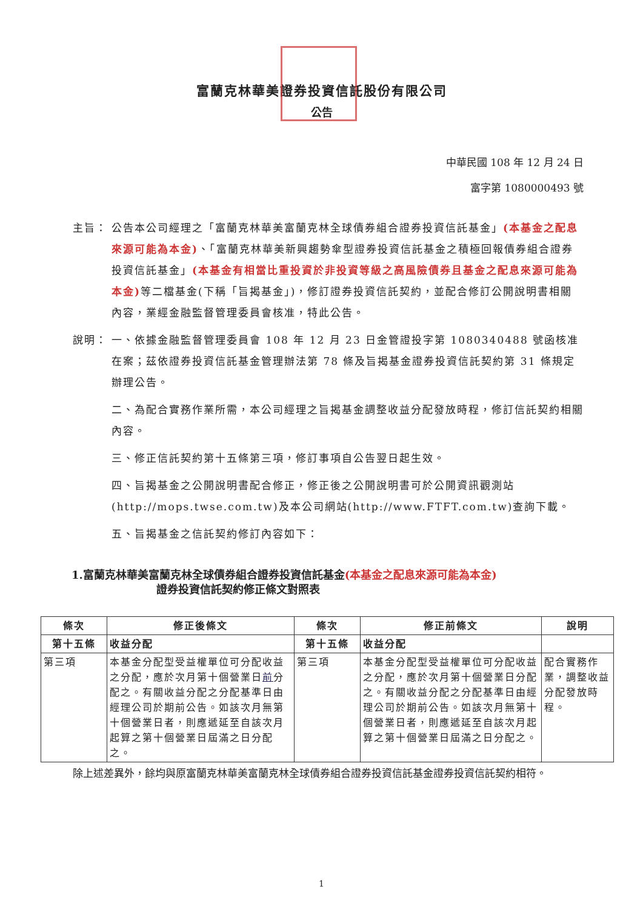富蘭克林華美證券投資信託股份有限公司
公告
中華民國 108 年 12 月 24 日
富字第 1080000493 號
主旨： 公告本公司經理之「富蘭克林華美富蘭克林全球債券組合證券投資信託基金」(本基金之配息來源可能為本金)、「富蘭克林華美新興趨勢傘型證券投資信託基金之積極回報債券組合證券投資信託基金」(本基金有相當比重投資於非投資等級之高風險債券且基金之配息來源可能為本金) 等二檔基金(下稱「旨揭基金」)，修訂證券投資信託契約，並配合修訂公開說明書相關內容，業經金融監督管理委員會核准，特此公告。
說明： 一、依據金融監督管理委員會 108 年 12 月 23 日金管證投字第 1080340488 號函核准在案；茲依證券投資信託基金管理辦法第 78 條及旨揭基金證券投資信託契約第 31 條規定辦理公告。
二、為配合實務作業所需，本公司經理之旨揭基金調整收益分配發放時程，修訂信託契約相關內容。
三、修正信託契約第十五條第三項，修訂事項自公告翌日起生效。
四、旨揭基金之公開說明書配合修正，修正後之公開說明書可於公開資訊觀測站(http://mops.twse.com.tw)及本公司網站(http://www.FTFT.com.tw)查詢下載。
五、旨揭基金之信託契約修訂內容如下：
1.富蘭克林華美富蘭克林全球債券組合證券投資信託基金(本基金之配息來源可能為本金)
證券投資信託契約修正條文對照表
| 條次 | 修正後條文 | 條次 | 修正前條文 | 說明 |
| --- | --- | --- | --- | --- |
| 第十五條 | 收益分配 | 第十五條 | 收益分配 | |
| 第三項 | 本基金分配型受益權單位可分配收益之分配，應於次月第十個營業日 前 分配之。有關收益分配之分配基準日由經理公司於期前公告。如該次月無第十個營業日者，則應遞延至自該次月起算之第十個營業日屆滿之日分配之。 | 第三項 | 本基金分配型受益權單位可分配收益之分配，應於次月第十個營業日分配之。有關收益分配之分配基準日由經理公司於期前公告。如該次月無第十個營業日者，則應遞延至自該次月起算之第十個營業日屆滿之日分配之。 | 配合實務作業，調整收益分配發放時程。 |
除上述差異外，餘均與原富蘭克林華美富蘭克林全球債券組合證券投資信託基金證券投資信託契約相符。
1